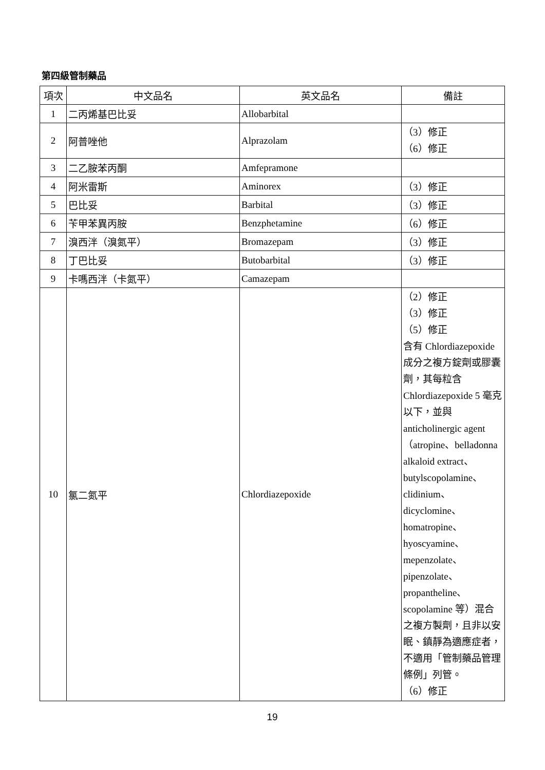第四級管制藥品
| 項次 | 中文品名 | 英文品名 | 備註 |
| --- | --- | --- | --- |
| 1 | 二丙烯基巴比妥 | Allobarbital | |
| 2 | 阿普唑他 | Alprazolam | （3）修正 （6）修正 |
| 3 | 二乙胺苯丙酮 | Amfepramone | |
| 4 | 阿米雷斯 | Aminorex | （3）修正 |
| 5 | 巴比妥 | Barbital | （3）修正 |
| 6 | 苄甲苯異丙胺 | Benzphetamine | （6）修正 |
| 7 | 溴西泮（溴氮平） | Bromazepam | （3）修正 |
| 8 | 丁巴比妥 | Butobarbital | （3）修正 |
| 9 | 卡嗎西泮（卡氮平） | Camazepam | |
| 10 | 氯二氮平 | Chlordiazepoxide | （2）修正 （3）修正 （5）修正 含有 Chlordiazepoxide 成分之複方錠劑或膠囊劑，其每粒含 Chlordiazepoxide 5 毫克以下，並與 anticholinergic agent（atropine、belladonna alkaloid extract、butylscopolamine、clidinium、dicyclomine、homatropine、hyoscyamine、mepenzolate、pipenzolate、propantheline、scopolamine 等）混合之複方製劑，且非以安眠、鎮靜為適應症者，不適用「管制藥品管理條例」列管。 （6）修正 |
19